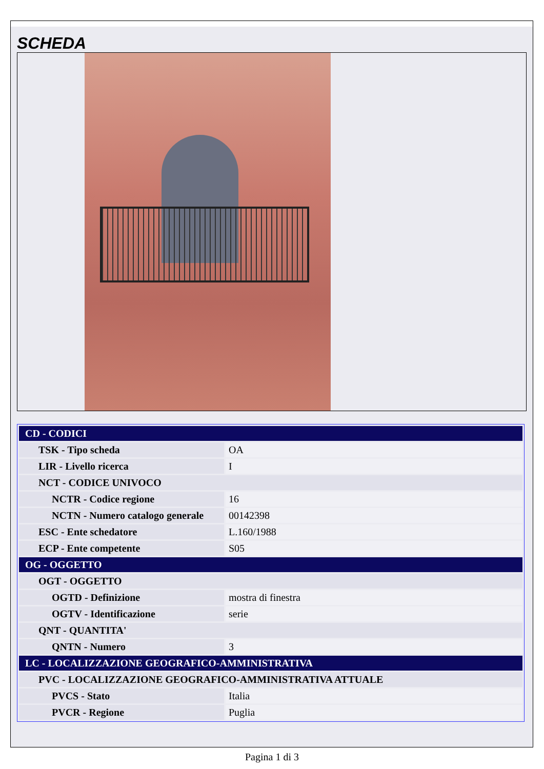SCHEDA
| CD - CODICI | |
| TSK - Tipo scheda | OA |
| LIR - Livello ricerca | I |
| NCT - CODICE UNIVOCO | |
| NCTR - Codice regione | 16 |
| NCTN - Numero catalogo generale | 00142398 |
| ESC - Ente schedatore | L.160/1988 |
| ECP - Ente competente | S05 |
| OG - OGGETTO | |
| OGT - OGGETTO | |
| OGTD - Definizione | mostra di finestra |
| OGTV - Identificazione | serie |
| QNT - QUANTITA' | |
| QNTN - Numero | 3 |
| LC - LOCALIZZAZIONE GEOGRAFICO-AMMINISTRATIVA | |
| PVC - LOCALIZZAZIONE GEOGRAFICO-AMMINISTRATIVA ATTUALE | |
| PVCS - Stato | Italia |
| PVCR - Regione | Puglia |
Pagina 1 di 3